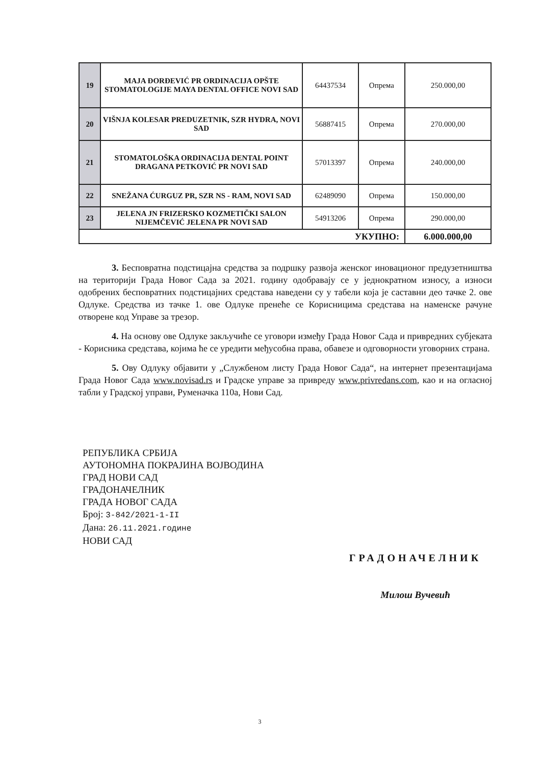| 19 | MAJA ĐORĐEVIĆ PR ORDINACIJA OPŠTE STOMATOLOGIJE MAYA DENTAL OFFICE NOVI SAD | 64437534 | Опрема | 250.000,00 |
| 20 | VIŠNJA KOLESAR PREDUZETNIK, SZR HYDRA, NOVI SAD | 56887415 | Опрема | 270.000,00 |
| 21 | STOMATOLOŠKA ORDINACIJA DENTAL POINT DRAGANA PETKOVIĆ PR NOVI SAD | 57013397 | Опрема | 240.000,00 |
| 22 | SNEŽANA ĆURGUZ PR, SZR NS - RAM, NOVI SAD | 62489090 | Опрема | 150.000,00 |
| 23 | JELENA JN FRIZERSKO KOZMETIČKI SALON NIJEMČEVIĆ JELENA PR NOVI SAD | 54913206 | Опрема | 290.000,00 |
| УКУПНО: | | | | 6.000.000,00 |
3. Бесповратна подстицајна средства за подршку развоја женског иновационог предузетништва на територији Града Новог Сада за 2021. годину одобравају се у једнократном износу, а износи одобрених бесповратних подстицајних средстава наведени су у табели која је саставни део тачке 2. ове Одлуке. Средства из тачке 1. ове Одлуке пренеће се Корисницима средстава на наменске рачуне отворене код Управе за трезор.
4. На основу ове Одлуке закључиће се уговори између Града Новог Сада и привредних субјеката - Корисника средстава, којима ће се уредити међусобна права, обавезе и одговорности уговорних страна.
5. Ову Одлуку објавити у „Службеном листу Града Новог Сада“, на интернет презентацијама Града Новог Сада www.novisad.rs и Градске управе за привреду www.privredans.com, као и на огласној табли у Градској управи, Руменачка 110а, Нови Сад.
РЕПУБЛИКА СРБИЈА
АУТОНОМНА ПОКРАЈИНА ВОЈВОДИНА
ГРАД НОВИ САД
ГРАДОНАЧЕЛНИК
ГРАДА НОВОГ САДА
Број: 3-842/2021-1-II
Дана: 26.11.2021.године
НОВИ САД
ГРАДОНАЧЕЛНИК
Милош Вучевић
3